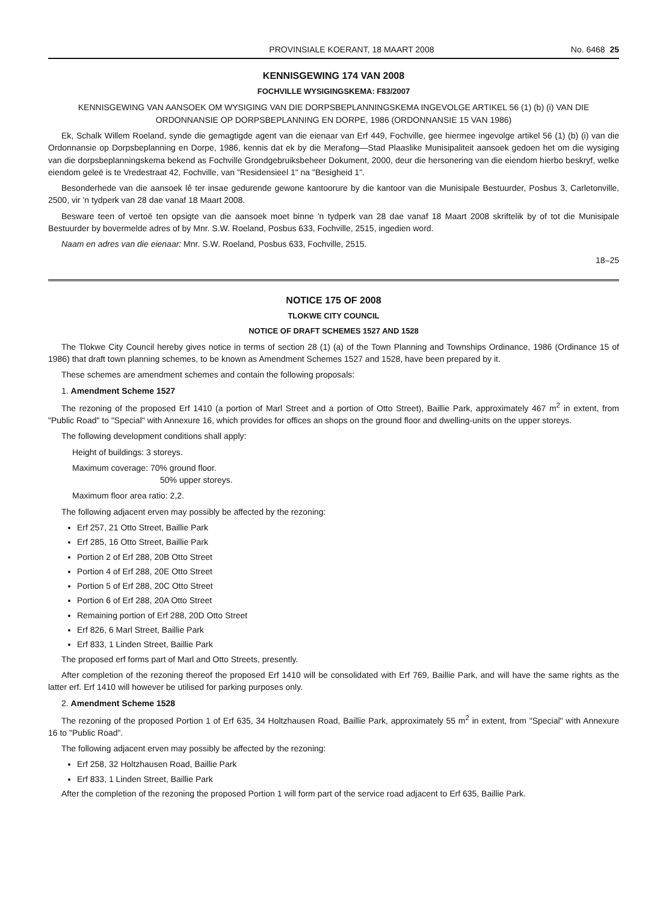PROVINSIALE KOERANT, 18 MAART 2008 No. 6468 25
KENNISGEWING 174 VAN 2008
FOCHVILLE WYSIGINGSKEMA: F83/2007
KENNISGEWING VAN AANSOEK OM WYSIGING VAN DIE DORPSBEPLANNINGSKEMA INGEVOLGE ARTIKEL 56 (1) (b) (i) VAN DIE ORDONNANSIE OP DORPSBEPLANNING EN DORPE, 1986 (ORDONNANSIE 15 VAN 1986)
Ek, Schalk Willem Roeland, synde die gemagtigde agent van die eienaar van Erf 449, Fochville, gee hiermee ingevolge artikel 56 (1) (b) (i) van die Ordonnansie op Dorpsbeplanning en Dorpe, 1986, kennis dat ek by die Merafong—Stad Plaaslike Munisipaliteit aansoek gedoen het om die wysiging van die dorpsbeplanningskema bekend as Fochville Grondgebruiksbeheer Dokument, 2000, deur die hersonering van die eiendom hierbo beskryf, welke eiendom geleë is te Vredestraat 42, Fochville, van "Residensieel 1" na "Besigheid 1".
Besonderhede van die aansoek lê ter insae gedurende gewone kantoorure by die kantoor van die Munisipale Bestuurder, Posbus 3, Carletonville, 2500, vir 'n tydperk van 28 dae vanaf 18 Maart 2008.
Besware teen of vertoë ten opsigte van die aansoek moet binne 'n tydperk van 28 dae vanaf 18 Maart 2008 skriftelik by of tot die Munisipale Bestuurder by bovermelde adres of by Mnr. S.W. Roeland, Posbus 633, Fochville, 2515, ingedien word.
Naam en adres van die eienaar: Mnr. S.W. Roeland, Posbus 633, Fochville, 2515.
18–25
NOTICE 175 OF 2008
TLOKWE CITY COUNCIL
NOTICE OF DRAFT SCHEMES 1527 AND 1528
The Tlokwe City Council hereby gives notice in terms of section 28 (1) (a) of the Town Planning and Townships Ordinance, 1986 (Ordinance 15 of 1986) that draft town planning schemes, to be known as Amendment Schemes 1527 and 1528, have been prepared by it.
These schemes are amendment schemes and contain the following proposals:
1. Amendment Scheme 1527
The rezoning of the proposed Erf 1410 (a portion of Marl Street and a portion of Otto Street), Baillie Park, approximately 467 m<sup>2</sup> in extent, from "Public Road" to "Special" with Annexure 16, which provides for offices an shops on the ground floor and dwelling-units on the upper storeys.
The following development conditions shall apply:
Height of buildings: 3 storeys.
Maximum coverage: 70% ground floor.
50% upper storeys.
Maximum floor area ratio: 2,2.
The following adjacent erven may possibly be affected by the rezoning:
Erf 257, 21 Otto Street, Baillie Park
Erf 285, 16 Otto Street, Baillie Park
Portion 2 of Erf 288, 20B Otto Street
Portion 4 of Erf 288, 20E Otto Street
Portion 5 of Erf 288, 20C Otto Street
Portion 6 of Erf 288, 20A Otto Street
Remaining portion of Erf 288, 20D Otto Street
Erf 826, 6 Marl Street, Baillie Park
Erf 833, 1 Linden Street, Baillie Park
The proposed erf forms part of Marl and Otto Streets, presently.
After completion of the rezoning thereof the proposed Erf 1410 will be consolidated with Erf 769, Baillie Park, and will have the same rights as the latter erf. Erf 1410 will however be utilised for parking purposes only.
2. Amendment Scheme 1528
The rezoning of the proposed Portion 1 of Erf 635, 34 Holtzhausen Road, Baillie Park, approximately 55 m<sup>2</sup> in extent, from "Special" with Annexure 16 to "Public Road".
The following adjacent erven may possibly be affected by the rezoning:
Erf 258, 32 Holtzhausen Road, Baillie Park
Erf 833, 1 Linden Street, Baillie Park
After the completion of the rezoning the proposed Portion 1 will form part of the service road adjacent to Erf 635, Baillie Park.